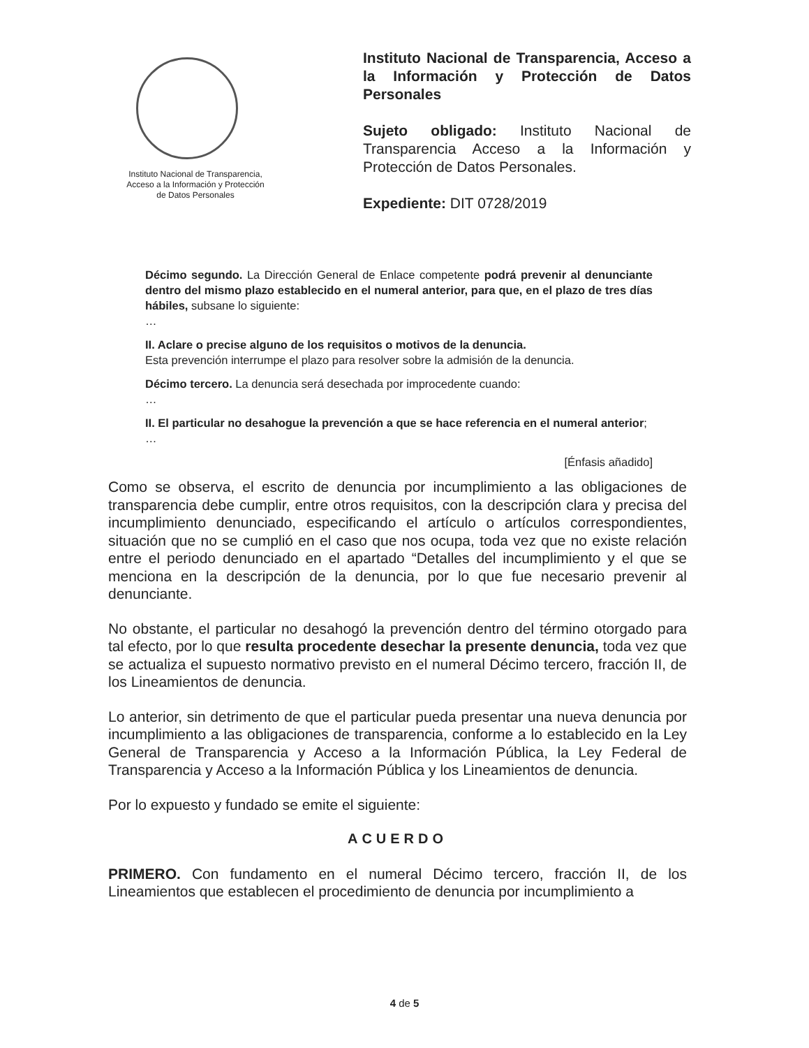Instituto Nacional de Transparencia,
Acceso a la Información y Protección
de Datos Personales
Instituto Nacional de Transparencia, Acceso a la Información y Protección de Datos Personales
Sujeto obligado: Instituto Nacional de Transparencia Acceso a la Información y Protección de Datos Personales.
Expediente: DIT 0728/2019
Décimo segundo. La Dirección General de Enlace competente podrá prevenir al denunciante dentro del mismo plazo establecido en el numeral anterior, para que, en el plazo de tres días hábiles, subsane lo siguiente:
…
II. Aclare o precise alguno de los requisitos o motivos de la denuncia.
Esta prevención interrumpe el plazo para resolver sobre la admisión de la denuncia.
Décimo tercero. La denuncia será desechada por improcedente cuando:
…
II. El particular no desahogue la prevención a que se hace referencia en el numeral anterior;
…
[Énfasis añadido]
Como se observa, el escrito de denuncia por incumplimiento a las obligaciones de transparencia debe cumplir, entre otros requisitos, con la descripción clara y precisa del incumplimiento denunciado, especificando el artículo o artículos correspondientes, situación que no se cumplió en el caso que nos ocupa, toda vez que no existe relación entre el periodo denunciado en el apartado “Detalles del incumplimiento y el que se menciona en la descripción de la denuncia, por lo que fue necesario prevenir al denunciante.
No obstante, el particular no desahogó la prevención dentro del término otorgado para tal efecto, por lo que resulta procedente desechar la presente denuncia, toda vez que se actualiza el supuesto normativo previsto en el numeral Décimo tercero, fracción II, de los Lineamientos de denuncia.
Lo anterior, sin detrimento de que el particular pueda presentar una nueva denuncia por incumplimiento a las obligaciones de transparencia, conforme a lo establecido en la Ley General de Transparencia y Acceso a la Información Pública, la Ley Federal de Transparencia y Acceso a la Información Pública y los Lineamientos de denuncia.
Por lo expuesto y fundado se emite el siguiente:
ACUERDO
PRIMERO. Con fundamento en el numeral Décimo tercero, fracción II, de los Lineamientos que establecen el procedimiento de denuncia por incumplimiento a
4 de 5